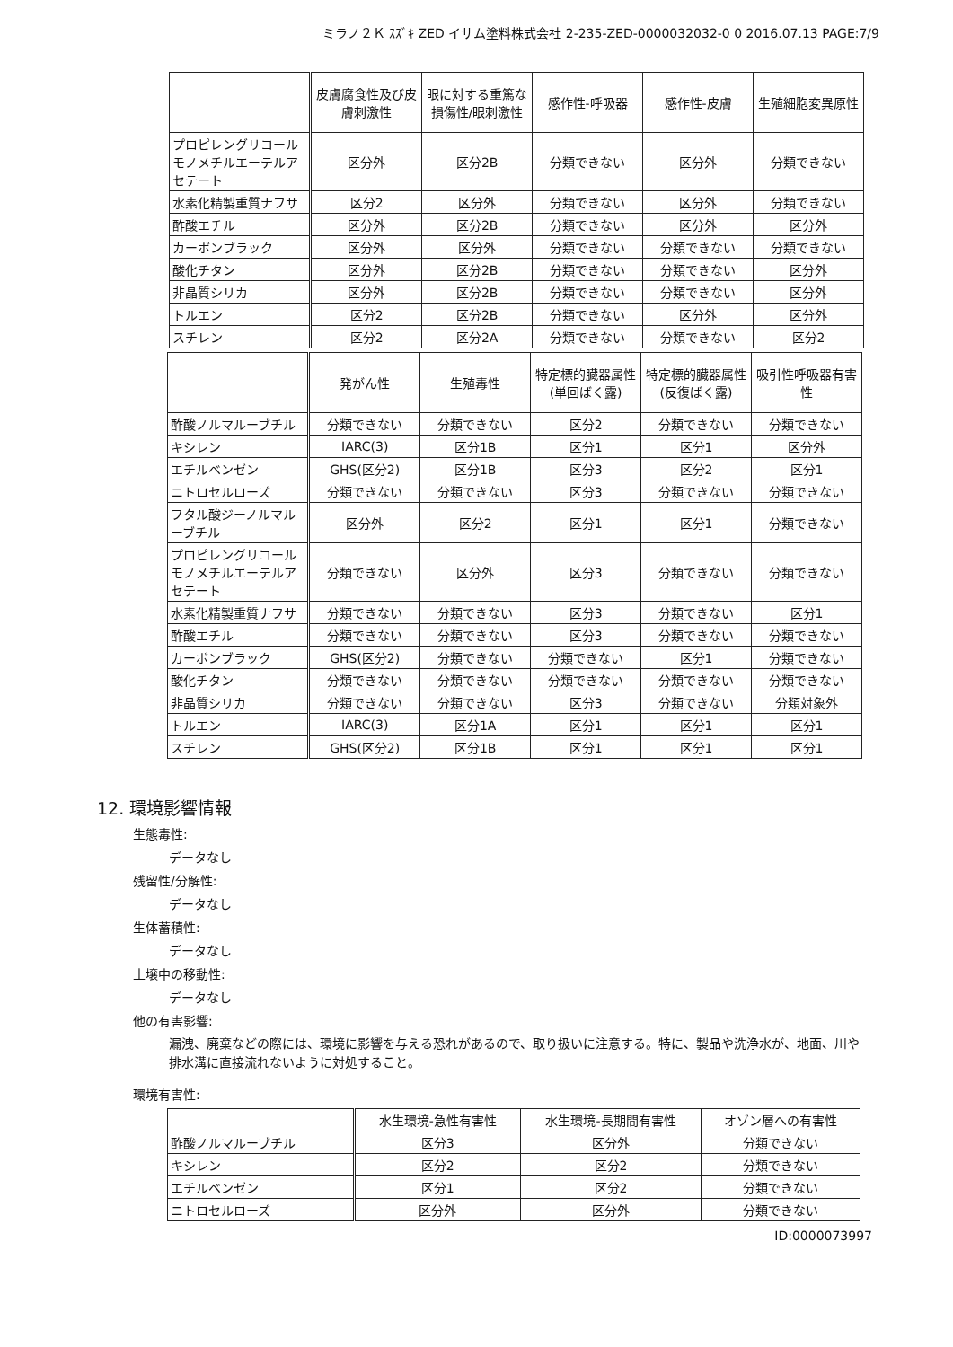ミラノ２Ｋ ｽｽﾞｷ ZED イサム塗料株式会社 2-235-ZED-0000032032-0 0 2016.07.13 PAGE:7/9
| | 皮膚腐食性及び皮膚刺激性 | 眼に対する重篤な損傷性/眼刺激性 | 感作性-呼吸器 | 感作性-皮膚 | 生殖細胞変異原性 |
| --- | --- | --- | --- | --- | --- |
| プロピレングリコールモノメチルエーテルアセテート | 区分外 | 区分2B | 分類できない | 区分外 | 分類できない |
| 水素化精製重質ナフサ | 区分2 | 区分外 | 分類できない | 区分外 | 分類できない |
| 酢酸エチル | 区分外 | 区分2B | 分類できない | 区分外 | 区分外 |
| カーボンブラック | 区分外 | 区分外 | 分類できない | 分類できない | 分類できない |
| 酸化チタン | 区分外 | 区分2B | 分類できない | 分類できない | 区分外 |
| 非晶質シリカ | 区分外 | 区分2B | 分類できない | 分類できない | 区分外 |
| トルエン | 区分2 | 区分2B | 分類できない | 区分外 | 区分外 |
| スチレン | 区分2 | 区分2A | 分類できない | 分類できない | 区分2 |
| | 発がん性 | 生殖毒性 | 特定標的臓器属性(単回ばく露) | 特定標的臓器属性(反復ばく露) | 吸引性呼吸器有害性 |
| --- | --- | --- | --- | --- | --- |
| 酢酸ノルマルーブチル | 分類できない | 分類できない | 区分2 | 分類できない | 分類できない |
| キシレン | IARC(3) | 区分1B | 区分1 | 区分1 | 区分外 |
| エチルベンゼン | GHS(区分2) | 区分1B | 区分3 | 区分2 | 区分1 |
| ニトロセルローズ | 分類できない | 分類できない | 区分3 | 分類できない | 分類できない |
| フタル酸ジーノルマルーブチル | 区分外 | 区分2 | 区分1 | 区分1 | 分類できない |
| プロピレングリコールモノメチルエーテルアセテート | 分類できない | 区分外 | 区分3 | 分類できない | 分類できない |
| 水素化精製重質ナフサ | 分類できない | 分類できない | 区分3 | 分類できない | 区分1 |
| 酢酸エチル | 分類できない | 分類できない | 区分3 | 分類できない | 分類できない |
| カーボンブラック | GHS(区分2) | 分類できない | 分類できない | 区分1 | 分類できない |
| 酸化チタン | 分類できない | 分類できない | 分類できない | 分類できない | 分類できない |
| 非晶質シリカ | 分類できない | 分類できない | 区分3 | 分類できない | 分類対象外 |
| トルエン | IARC(3) | 区分1A | 区分1 | 区分1 | 区分1 |
| スチレン | GHS(区分2) | 区分1B | 区分1 | 区分1 | 区分1 |
12. 環境影響情報
生態毒性:
データなし
残留性/分解性:
データなし
生体蓄積性:
データなし
土壌中の移動性:
データなし
他の有害影響:
漏洩、廃棄などの際には、環境に影響を与える恐れがあるので、取り扱いに注意する。特に、製品や洗浄水が、地面、川や排水溝に直接流れないように対処すること。
環境有害性:
| | 水生環境-急性有害性 | 水生環境-長期間有害性 | オゾン層への有害性 |
| --- | --- | --- | --- |
| 酢酸ノルマルーブチル | 区分3 | 区分外 | 分類できない |
| キシレン | 区分2 | 区分2 | 分類できない |
| エチルベンゼン | 区分1 | 区分2 | 分類できない |
| ニトロセルローズ | 区分外 | 区分外 | 分類できない |
ID:0000073997